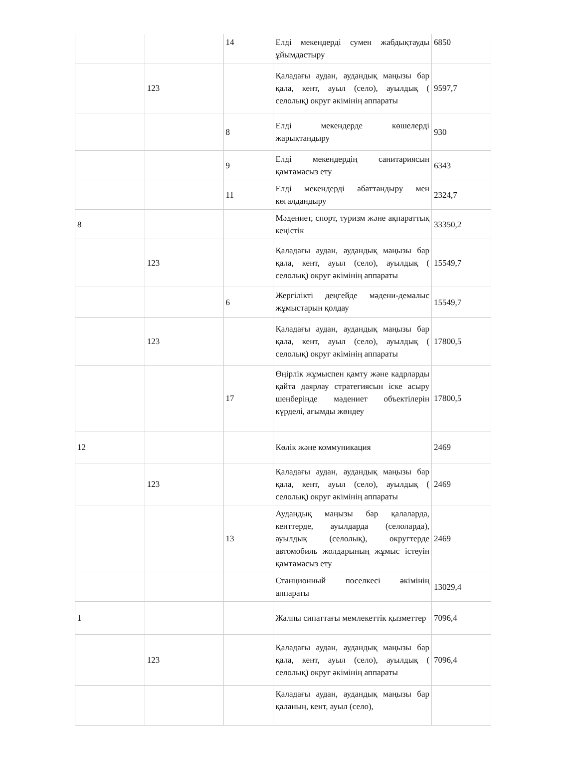| | | 14 | Елді мекендерді сумен жабдықтауды ұйымдастыру | 6850 |
| | 123 | | Қаладағы аудан, аудандық маңызы бар қала, кент, ауыл (село), ауылдық ( селолық) округ әкімінің аппараты | 9597,7 |
| | | 8 | Елді мекендерде көшелерді жарықтандыру | 930 |
| | | 9 | Елді мекендердің санитариясын қамтамасыз ету | 6343 |
| | | 11 | Елді мекендерді абаттандыру мен көгалдандыру | 2324,7 |
| 8 | | | Мәдениет, спорт, туризм және ақпараттық кеңістік | 33350,2 |
| | 123 | | Қаладағы аудан, аудандық маңызы бар қала, кент, ауыл (село), ауылдық ( селолық) округ әкімінің аппараты | 15549,7 |
| | | 6 | Жергілікті деңгейде мәдени-демалыс жұмыстарын қолдау | 15549,7 |
| | 123 | | Қаладағы аудан, аудандық маңызы бар қала, кент, ауыл (село), ауылдық ( селолық) округ әкімінің аппараты | 17800,5 |
| | | 17 | Өңірлік жұмыспен қамту және кадрларды қайта даярлау стратегиясын іске асыру шеңберінде мәдениет объектілерін күрделі, ағымды жөндеу | 17800,5 |
| 12 | | | Көлік және коммуникация | 2469 |
| | 123 | | Қаладағы аудан, аудандық маңызы бар қала, кент, ауыл (село), ауылдық ( селолық) округ әкімінің аппараты | 2469 |
| | | 13 | Аудандық маңызы бар қалаларда, кенттерде, ауылдарда (селоларда), ауылдық (селолық), округтерде автомобиль жолдарының жұмыс істеуін қамтамасыз ету | 2469 |
| | | | Станционный поселкесі әкімінің аппараты | 13029,4 |
| 1 | | | Жалпы сипаттағы мемлекеттік қызметтер | 7096,4 |
| | 123 | | Қаладағы аудан, аудандық маңызы бар қала, кент, ауыл (село), ауылдық ( селолық) округ әкімінің аппараты | 7096,4 |
| | | | Қаладағы аудан, аудандық маңызы бар қаланың, кент, ауыл (село), | |